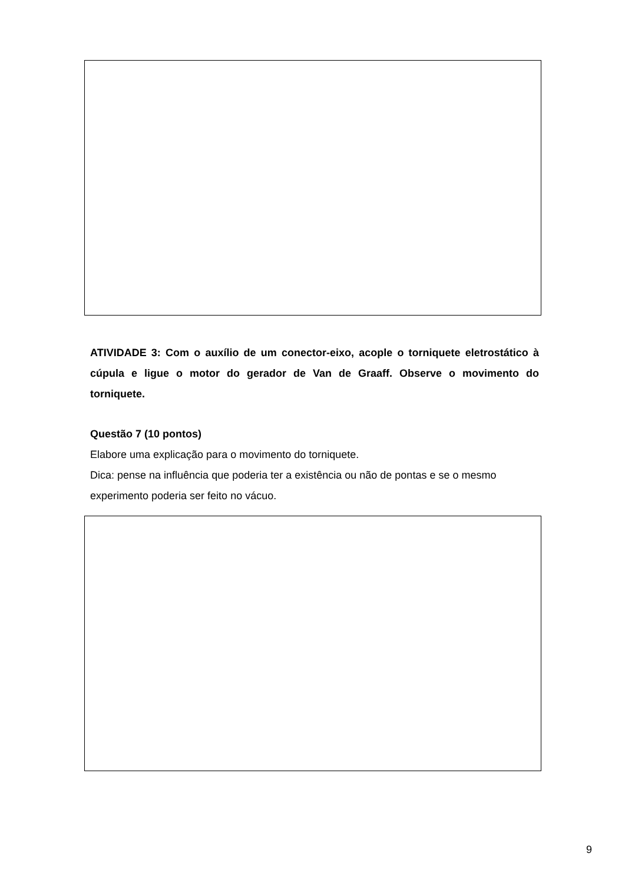ATIVIDADE 3: Com o auxílio de um conector-eixo, acople o torniquete eletrostático à cúpula e ligue o motor do gerador de Van de Graaff. Observe o movimento do torniquete.
Questão 7 (10 pontos)
Elabore uma explicação para o movimento do torniquete.
Dica: pense na influência que poderia ter a existência ou não de pontas e se o mesmo experimento poderia ser feito no vácuo.
9